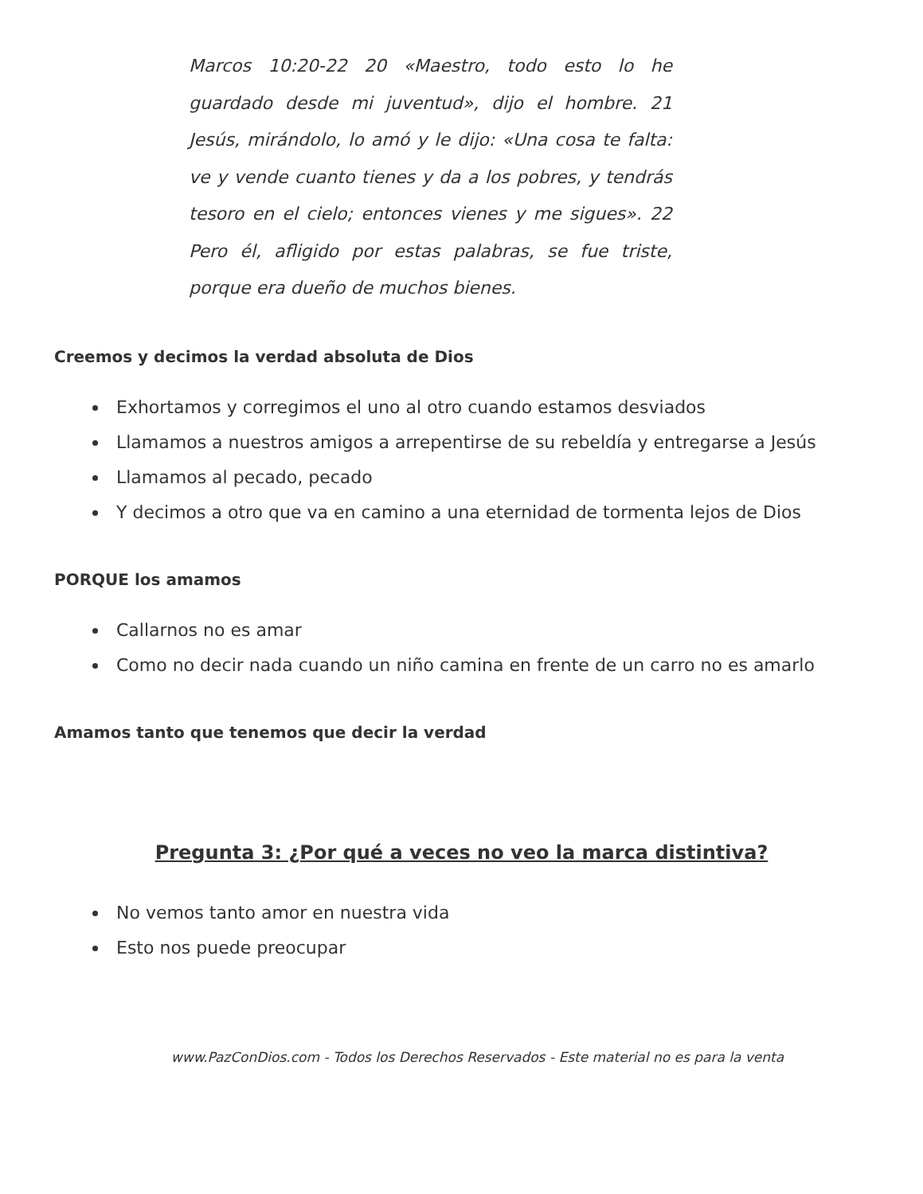Marcos 10:20-22 20 «Maestro, todo esto lo he guardado desde mi juventud», dijo el hombre. 21 Jesús, mirándolo, lo amó y le dijo: «Una cosa te falta: ve y vende cuanto tienes y da a los pobres, y tendrás tesoro en el cielo; entonces vienes y me sigues». 22 Pero él, afligido por estas palabras, se fue triste, porque era dueño de muchos bienes.
Creemos y decimos la verdad absoluta de Dios
Exhortamos y corregimos el uno al otro cuando estamos desviados
Llamamos a nuestros amigos a arrepentirse de su rebeldía y entregarse a Jesús
Llamamos al pecado, pecado
Y decimos a otro que va en camino a una eternidad de tormenta lejos de Dios
PORQUE los amamos
Callarnos no es amar
Como no decir nada cuando un niño camina en frente de un carro no es amarlo
Amamos tanto que tenemos que decir la verdad
Pregunta 3: ¿Por qué a veces no veo la marca distintiva?
No vemos tanto amor en nuestra vida
Esto nos puede preocupar
www.PazConDios.com - Todos los Derechos Reservados - Este material no es para la venta